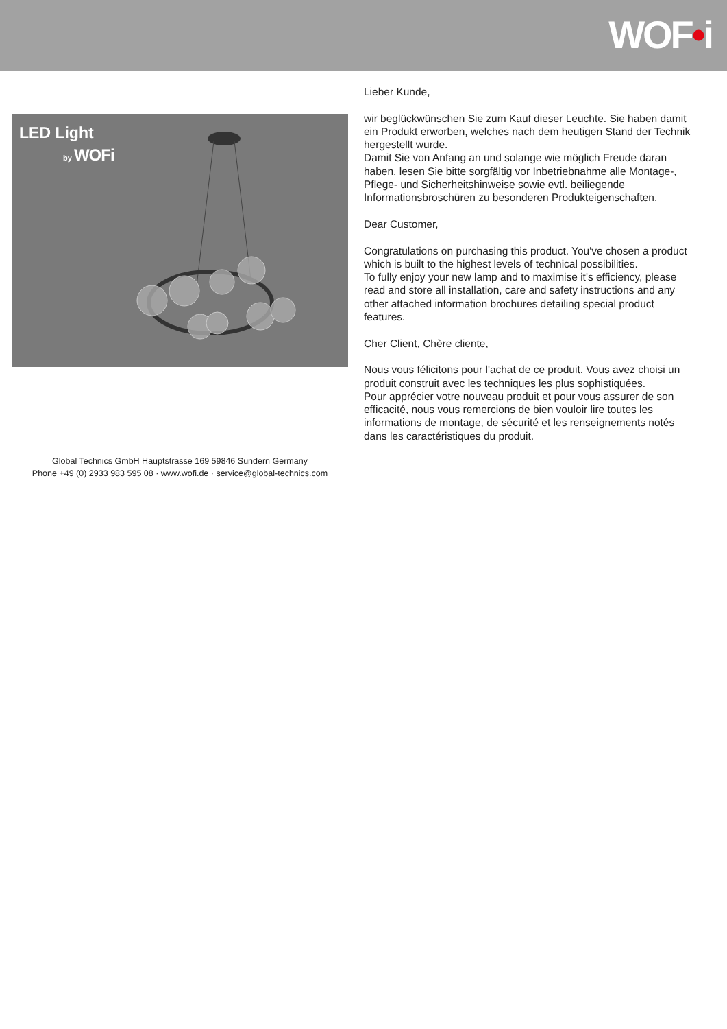WOF•i
LED Light
by WOFi
Global Technics GmbH Hauptstrasse 169 59846 Sundern Germany
Phone +49 (0) 2933 983 595 08 · www.wofi.de · service@global-technics.com
Lieber Kunde,
wir beglückwünschen Sie zum Kauf dieser Leuchte. Sie haben damit ein Produkt erworben, welches nach dem heutigen Stand der Technik hergestellt wurde.
Damit Sie von Anfang an und solange wie möglich Freude daran haben, lesen Sie bitte sorgfältig vor Inbetriebnahme alle Montage-, Pflege- und Sicherheitshinweise sowie evtl. beiliegende Informationsbroschüren zu besonderen Produkteigenschaften.
Dear Customer,
Congratulations on purchasing this product. You've chosen a product which is built to the highest levels of technical possibilities.
To fully enjoy your new lamp and to maximise it's efficiency, please read and store all installation, care and safety instructions and any other attached information brochures detailing special product features.
Cher Client, Chère cliente,
Nous vous félicitons pour l'achat de ce produit. Vous avez choisi un produit construit avec les techniques les plus sophistiquées.
Pour apprécier votre nouveau produit et pour vous assurer de son efficacité, nous vous remercions de bien vouloir lire toutes les informations de montage, de sécurité et les renseignements notés dans les caractéristiques du produit.